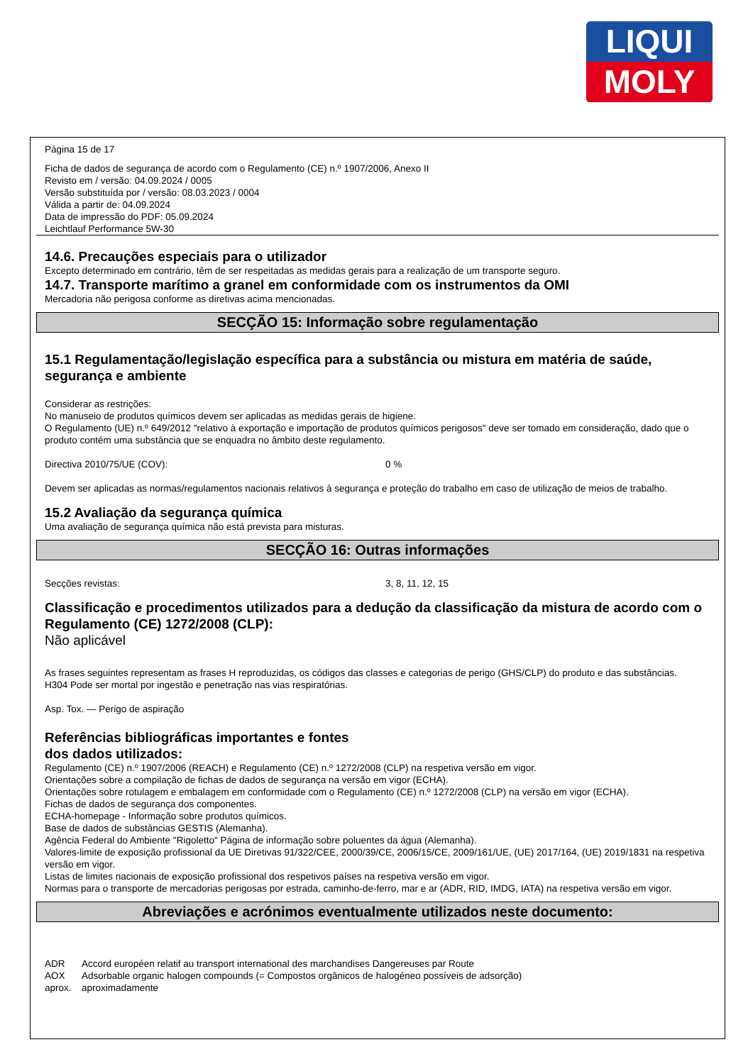LIQUI
MOLY
Página 15 de 17
Ficha de dados de segurança de acordo com o Regulamento (CE) n.º 1907/2006, Anexo II
Revisto em / versão: 04.09.2024 / 0005
Versão substituída por / versão: 08.03.2023 / 0004
Válida a partir de: 04.09.2024
Data de impressão do PDF: 05.09.2024
Leichtlauf Performance 5W-30
14.6. Precauções especiais para o utilizador
Excepto determinado em contrário, têm de ser respeitadas as medidas gerais para a realização de um transporte seguro.
14.7. Transporte marítimo a granel em conformidade com os instrumentos da OMI
Mercadoria não perigosa conforme as diretivas acima mencionadas.
SECÇÃO 15: Informação sobre regulamentação
15.1 Regulamentação/legislação específica para a substância ou mistura em matéria de saúde, segurança e ambiente
Considerar as restrições:
No manuseio de produtos químicos devem ser aplicadas as medidas gerais de higiene.
O Regulamento (UE) n.º 649/2012 "relativo à exportação e importação de produtos químicos perigosos" deve ser tomado em consideração, dado que o produto contém uma substância que se enquadra no âmbito deste regulamento.
Directiva 2010/75/UE (COV): 0 %
Devem ser aplicadas as normas/regulamentos nacionais relativos à segurança e proteção do trabalho em caso de utilização de meios de trabalho.
15.2 Avaliação da segurança química
Uma avaliação de segurança química não está prevista para misturas.
SECÇÃO 16: Outras informações
Secções revistas: 3, 8, 11, 12, 15
Classificação e procedimentos utilizados para a dedução da classificação da mistura de acordo com o Regulamento (CE) 1272/2008 (CLP):
Não aplicável
As frases seguintes representam as frases H reproduzidas, os códigos das classes e categorias de perigo (GHS/CLP) do produto e das substâncias.
H304 Pode ser mortal por ingestão e penetração nas vias respiratórias.
Asp. Tox. — Perigo de aspiração
Referências bibliográficas importantes e fontes
dos dados utilizados:
Regulamento (CE) n.º 1907/2006 (REACH) e Regulamento (CE) n.º 1272/2008 (CLP) na respetiva versão em vigor.
Orientações sobre a compilação de fichas de dados de segurança na versão em vigor (ECHA).
Orientações sobre rotulagem e embalagem em conformidade com o Regulamento (CE) n.º 1272/2008 (CLP) na versão em vigor (ECHA).
Fichas de dados de segurança dos componentes.
ECHA-homepage - Informação sobre produtos químicos.
Base de dados de substâncias GESTIS (Alemanha).
Agência Federal do Ambiente "Rigoletto" Página de informação sobre poluentes da água (Alemanha).
Valores-limite de exposição profissional da UE Diretivas 91/322/CEE, 2000/39/CE, 2006/15/CE, 2009/161/UE, (UE) 2017/164, (UE) 2019/1831 na respetiva versão em vigor.
Listas de limites nacionais de exposição profissional dos respetivos países na respetiva versão em vigor.
Normas para o transporte de mercadorias perigosas por estrada, caminho-de-ferro, mar e ar (ADR, RID, IMDG, IATA) na respetiva versão em vigor.
Abreviações e acrónimos eventualmente utilizados neste documento:
ADR Accord européen relatif au transport international des marchandises Dangereuses par Route
AOX Adsorbable organic halogen compounds (= Compostos orgânicos de halogéneo possíveis de adsorção)
aprox. aproximadamente